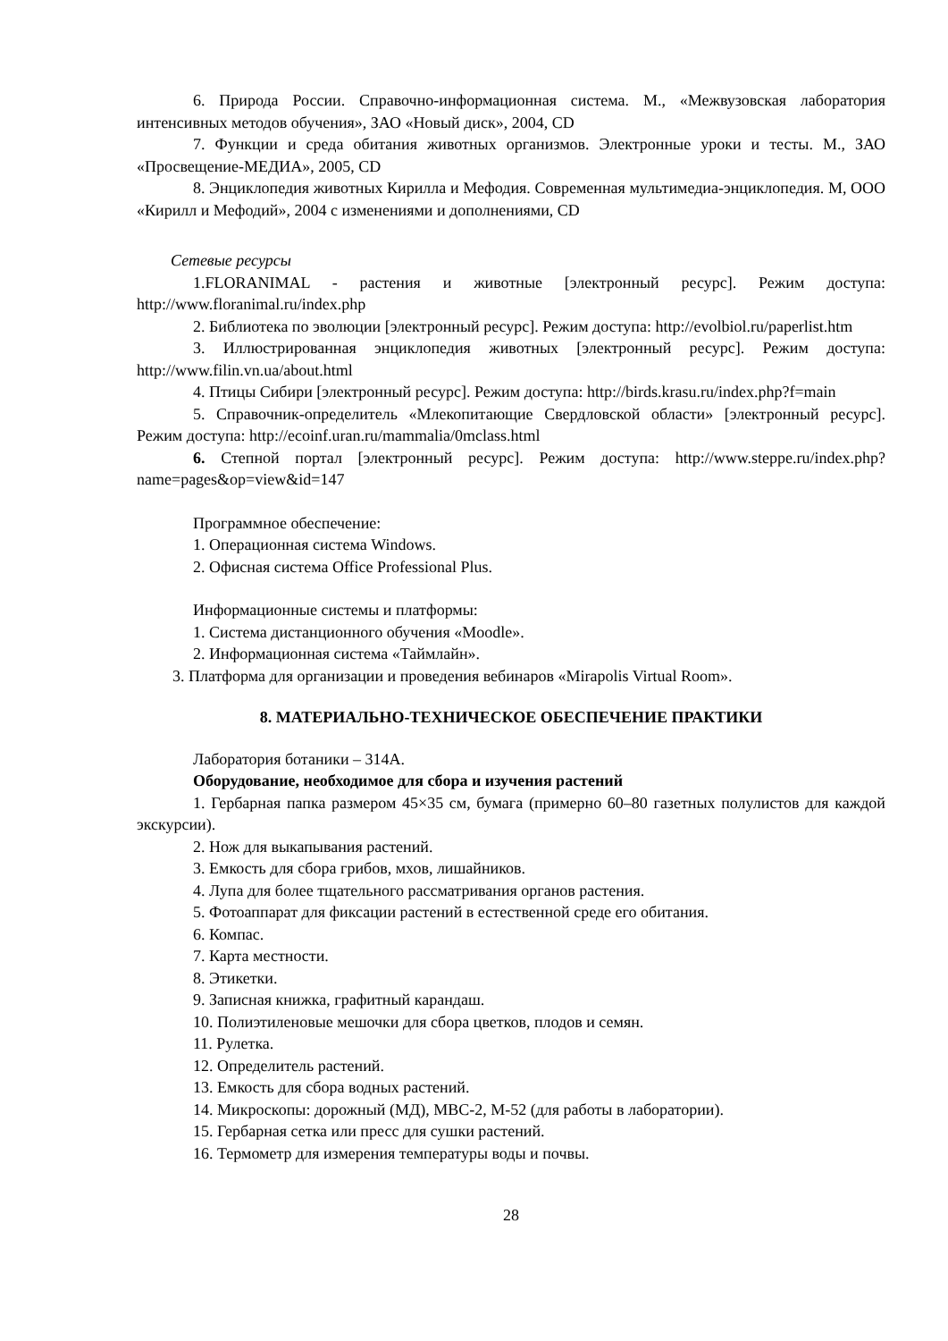6. Природа России. Справочно-информационная система. М., «Межвузовская лаборатория интенсивных методов обучения», ЗАО «Новый диск», 2004, CD
7. Функции и среда обитания животных организмов. Электронные уроки и тесты. М., ЗАО «Просвещение-МЕДИА», 2005, CD
8. Энциклопедия животных Кирилла и Мефодия. Современная мультимедиа-энциклопедия. М, ООО «Кирилл и Мефодий», 2004 с изменениями и дополнениями, CD
Сетевые ресурсы
1.FLORANIMAL - растения и животные [электронный ресурс]. Режим доступа: http://www.floranimal.ru/index.php
2. Библиотека по эволюции [электронный ресурс]. Режим доступа: http://evolbiol.ru/paperlist.htm
3. Иллюстрированная энциклопедия животных [электронный ресурс]. Режим доступа: http://www.filin.vn.ua/about.html
4. Птицы Сибири [электронный ресурс]. Режим доступа: http://birds.krasu.ru/index.php?f=main
5. Справочник-определитель «Млекопитающие Свердловской области» [электронный ресурс]. Режим доступа: http://ecoinf.uran.ru/mammalia/0mclass.html
6. Степной портал [электронный ресурс]. Режим доступа: http://www.steppe.ru/index.php?name=pages&op=view&id=147
Программное обеспечение:
1. Операционная система Windows.
2. Офисная система Office Professional Plus.
Информационные системы и платформы:
1. Система дистанционного обучения «Moodle».
2. Информационная система «Таймлайн».
3. Платформа для организации и проведения вебинаров «Mirapolis Virtual Room».
8. МАТЕРИАЛЬНО-ТЕХНИЧЕСКОЕ ОБЕСПЕЧЕНИЕ ПРАКТИКИ
Лаборатория ботаники – 314А.
Оборудование, необходимое для сбора и изучения растений
1. Гербарная папка размером 45×35 см, бумага (примерно 60–80 газетных полулистов для каждой экскурсии).
2. Нож для выкапывания растений.
3. Емкость для сбора грибов, мхов, лишайников.
4. Лупа для более тщательного рассматривания органов растения.
5. Фотоаппарат для фиксации растений в естественной среде его обитания.
6. Компас.
7. Карта местности.
8. Этикетки.
9. Записная книжка, графитный карандаш.
10. Полиэтиленовые мешочки для сбора цветков, плодов и семян.
11. Рулетка.
12. Определитель растений.
13. Емкость для сбора водных растений.
14. Микроскопы: дорожный (МД), МВС-2, М-52 (для работы в лаборатории).
15. Гербарная сетка или пресс для сушки растений.
16. Термометр для измерения температуры воды и почвы.
28